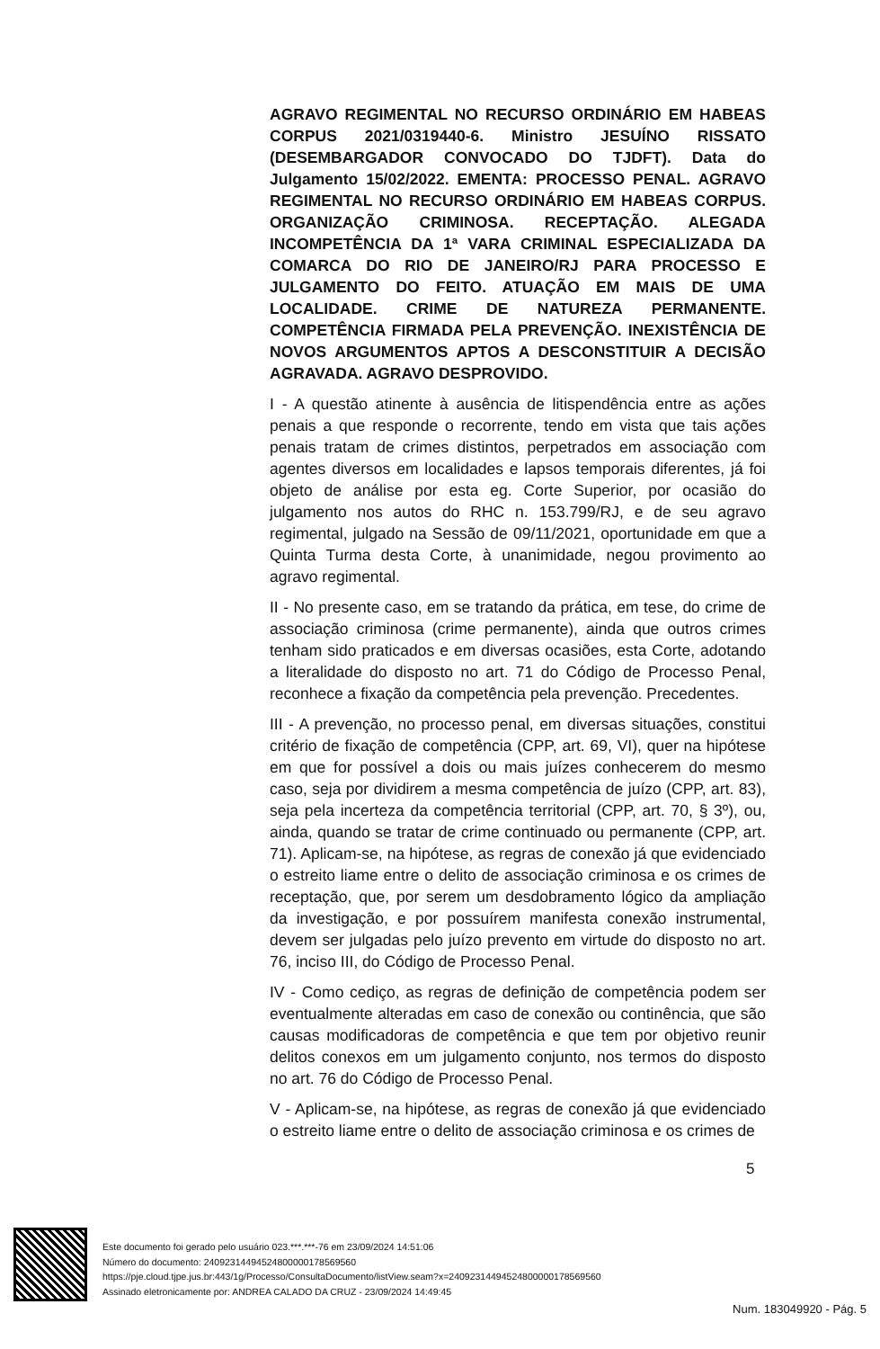AGRAVO REGIMENTAL NO RECURSO ORDINÁRIO EM HABEAS CORPUS 2021/0319440-6. Ministro JESUÍNO RISSATO (DESEMBARGADOR CONVOCADO DO TJDFT). Data do Julgamento 15/02/2022. EMENTA: PROCESSO PENAL. AGRAVO REGIMENTAL NO RECURSO ORDINÁRIO EM HABEAS CORPUS. ORGANIZAÇÃO CRIMINOSA. RECEPTAÇÃO. ALEGADA INCOMPETÊNCIA DA 1ª VARA CRIMINAL ESPECIALIZADA DA COMARCA DO RIO DE JANEIRO/RJ PARA PROCESSO E JULGAMENTO DO FEITO. ATUAÇÃO EM MAIS DE UMA LOCALIDADE. CRIME DE NATUREZA PERMANENTE. COMPETÊNCIA FIRMADA PELA PREVENÇÃO. INEXISTÊNCIA DE NOVOS ARGUMENTOS APTOS A DESCONSTITUIR A DECISÃO AGRAVADA. AGRAVO DESPROVIDO.
I - A questão atinente à ausência de litispendência entre as ações penais a que responde o recorrente, tendo em vista que tais ações penais tratam de crimes distintos, perpetrados em associação com agentes diversos em localidades e lapsos temporais diferentes, já foi objeto de análise por esta eg. Corte Superior, por ocasião do julgamento nos autos do RHC n. 153.799/RJ, e de seu agravo regimental, julgado na Sessão de 09/11/2021, oportunidade em que a Quinta Turma desta Corte, à unanimidade, negou provimento ao agravo regimental.
II - No presente caso, em se tratando da prática, em tese, do crime de associação criminosa (crime permanente), ainda que outros crimes tenham sido praticados e em diversas ocasiões, esta Corte, adotando a literalidade do disposto no art. 71 do Código de Processo Penal, reconhece a fixação da competência pela prevenção. Precedentes.
III - A prevenção, no processo penal, em diversas situações, constitui critério de fixação de competência (CPP, art. 69, VI), quer na hipótese em que for possível a dois ou mais juízes conhecerem do mesmo caso, seja por dividirem a mesma competência de juízo (CPP, art. 83), seja pela incerteza da competência territorial (CPP, art. 70, § 3º), ou, ainda, quando se tratar de crime continuado ou permanente (CPP, art. 71). Aplicam-se, na hipótese, as regras de conexão já que evidenciado o estreito liame entre o delito de associação criminosa e os crimes de receptação, que, por serem um desdobramento lógico da ampliação da investigação, e por possuírem manifesta conexão instrumental, devem ser julgadas pelo juízo prevento em virtude do disposto no art. 76, inciso III, do Código de Processo Penal.
IV - Como cediço, as regras de definição de competência podem ser eventualmente alteradas em caso de conexão ou continência, que são causas modificadoras de competência e que tem por objetivo reunir delitos conexos em um julgamento conjunto, nos termos do disposto no art. 76 do Código de Processo Penal.
V - Aplicam-se, na hipótese, as regras de conexão já que evidenciado o estreito liame entre o delito de associação criminosa e os crimes de
5
Este documento foi gerado pelo usuário 023.***.***-76 em 23/09/2024 14:51:06
Número do documento: 24092314494524800000178569560
https://pje.cloud.tjpe.jus.br:443/1g/Processo/ConsultaDocumento/listView.seam?x=24092314494524800000178569560
Assinado eletronicamente por: ANDREA CALADO DA CRUZ - 23/09/2024 14:49:45
Num. 183049920 - Pág. 5